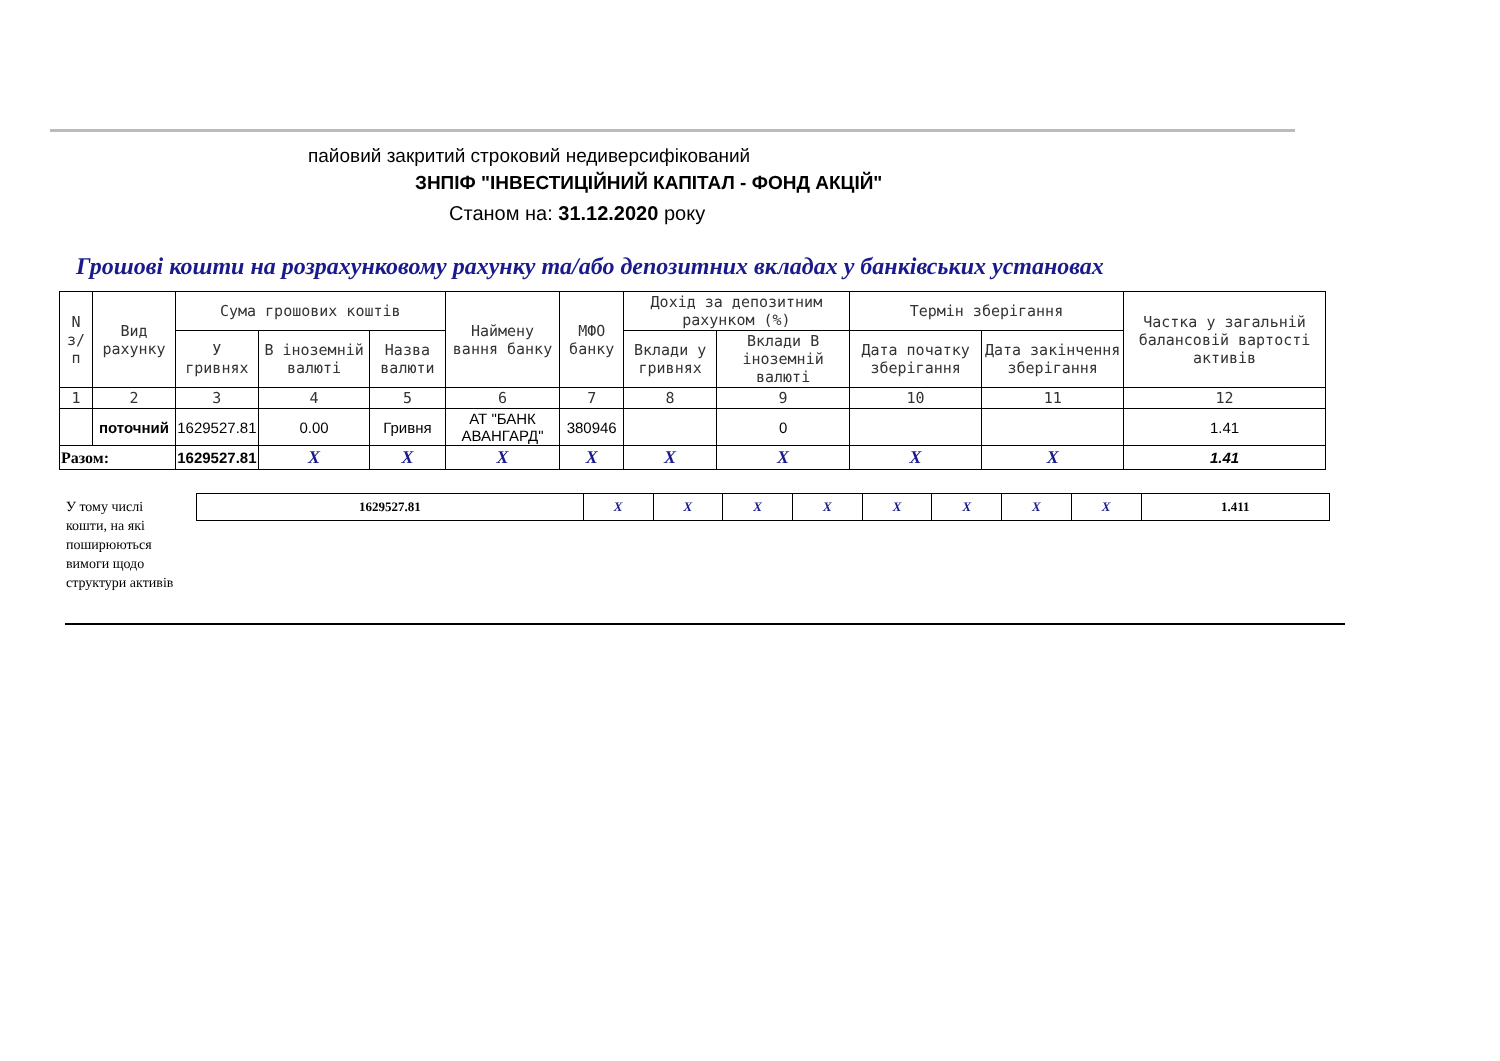пайовий закритий строковий недиверсифікований
ЗНПІФ "ІНВЕСТИЦІЙНИЙ КАПІТАЛ - ФОНД АКЦІЙ"
Станом на: 31.12.2020 року
Грошові кошти на розрахунковому рахунку та/або депозитних вкладах у банківських установах
| N з/ п | Вид рахунку | Сума грошових коштів | | | Наймену вання банку | МФО банку | Дохід за депозитним рахунком (%) | | Термін зберігання | | Частка у загальній балансовій вартості активів |
| --- | --- | --- | --- | --- | --- | --- | --- | --- | --- | --- | --- |
| | | У гривнях | В іноземній валюті | Назва валюти | | | Вклади у гривнях | Вклади В іноземній валюті | Дата початку зберігання | Дата закінчення зберігання | |
| 1 | 2 | 3 | 4 | 5 | 6 | 7 | 8 | 9 | 10 | 11 | 12 |
| | поточний | 1629527.81 | 0.00 | Гривня | АТ "БАНК АВАНГАРД" | 380946 | | 0 | | | 1.41 |
| Разом: | | 1629527.81 | X | X | X | X | X | X | X | X | 1.41 |
У тому числі
кошти, на які
поширюються
вимоги щодо
структури активів
| 1629527.81 | X | X | X | X | X | X | X | X | 1.411 |